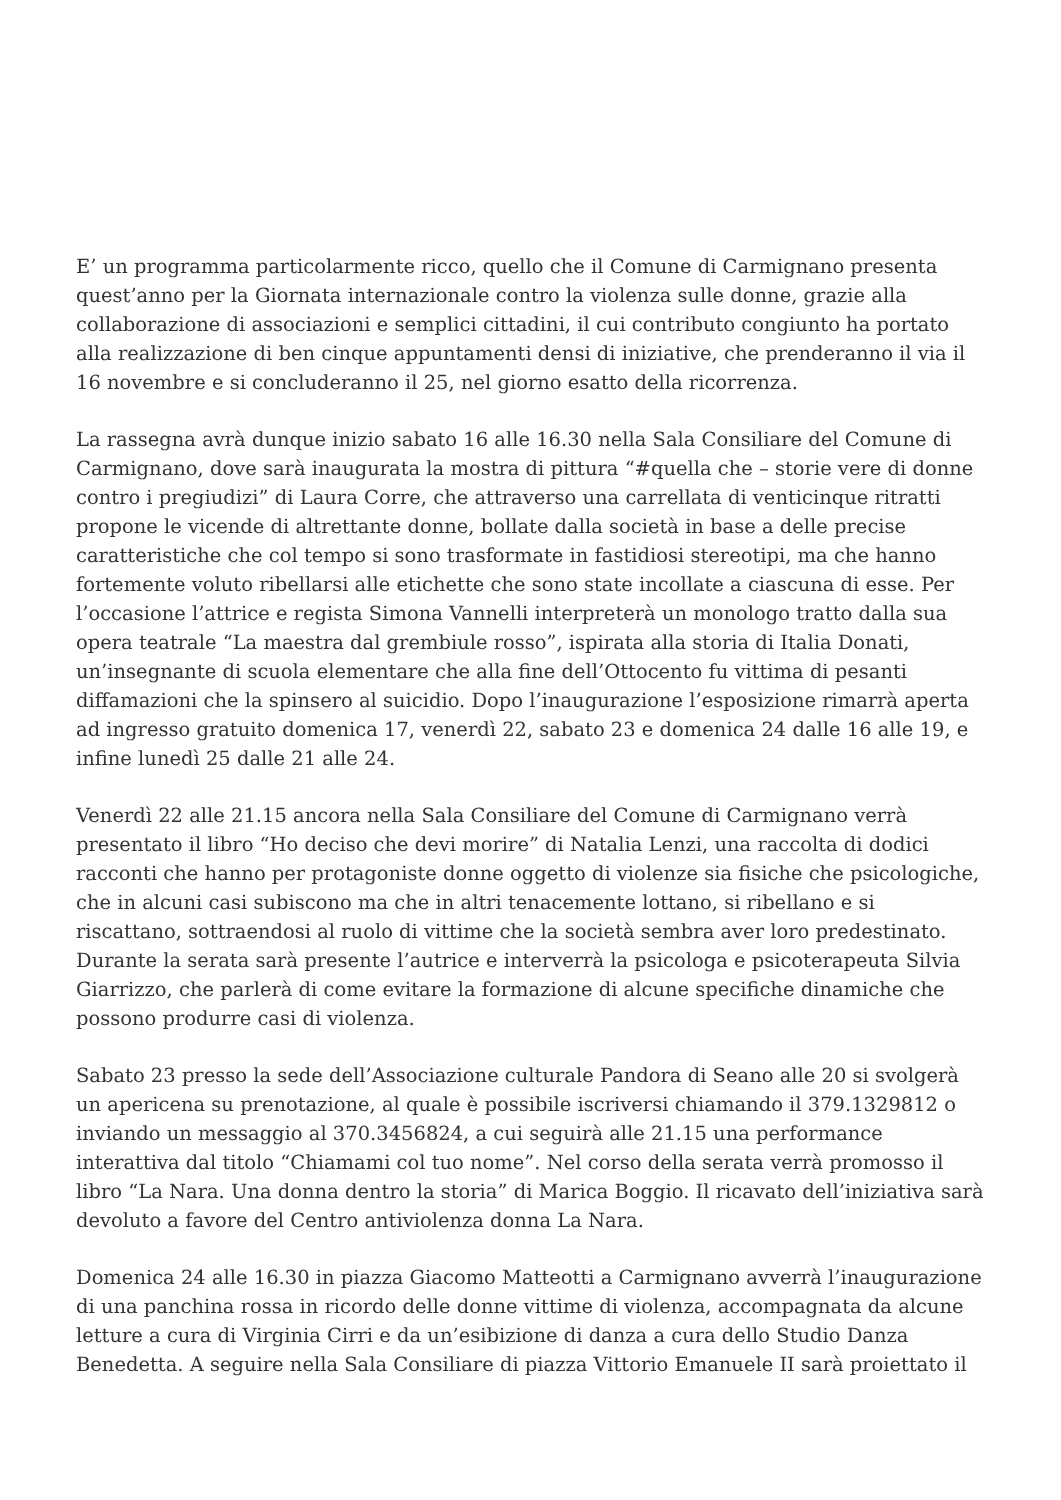E’ un programma particolarmente ricco, quello che il Comune di Carmignano presenta quest’anno per la Giornata internazionale contro la violenza sulle donne, grazie alla collaborazione di associazioni e semplici cittadini, il cui contributo congiunto ha portato alla realizzazione di ben cinque appuntamenti densi di iniziative, che prenderanno il via il 16 novembre e si concluderanno il 25, nel giorno esatto della ricorrenza.
La rassegna avrà dunque inizio sabato 16 alle 16.30 nella Sala Consiliare del Comune di Carmignano, dove sarà inaugurata la mostra di pittura “#quella che – storie vere di donne contro i pregiudizi” di Laura Corre, che attraverso una carrellata di venticinque ritratti propone le vicende di altrettante donne, bollate dalla società in base a delle precise caratteristiche che col tempo si sono trasformate in fastidiosi stereotipi, ma che hanno fortemente voluto ribellarsi alle etichette che sono state incollate a ciascuna di esse. Per l’occasione l’attrice e regista Simona Vannelli interpreterà un monologo tratto dalla sua opera teatrale “La maestra dal grembiule rosso”, ispirata alla storia di Italia Donati, un’insegnante di scuola elementare che alla fine dell’Ottocento fu vittima di pesanti diffamazioni che la spinsero al suicidio. Dopo l’inaugurazione l’esposizione rimarrà aperta ad ingresso gratuito domenica 17, venerdì 22, sabato 23 e domenica 24 dalle 16 alle 19, e infine lunedì 25 dalle 21 alle 24.
Venerdì 22 alle 21.15 ancora nella Sala Consiliare del Comune di Carmignano verrà presentato il libro “Ho deciso che devi morire” di Natalia Lenzi, una raccolta di dodici racconti che hanno per protagoniste donne oggetto di violenze sia fisiche che psicologiche, che in alcuni casi subiscono ma che in altri tenacemente lottano, si ribellano e si riscattano, sottraendosi al ruolo di vittime che la società sembra aver loro predestinato. Durante la serata sarà presente l’autrice e interverrà la psicologa e psicoterapeuta Silvia Giarrizzo, che parlerà di come evitare la formazione di alcune specifiche dinamiche che possono produrre casi di violenza.
Sabato 23 presso la sede dell’Associazione culturale Pandora di Seano alle 20 si svolgerà un apericena su prenotazione, al quale è possibile iscriversi chiamando il 379.1329812 o inviando un messaggio al 370.3456824, a cui seguirà alle 21.15 una performance interattiva dal titolo “Chiamami col tuo nome”. Nel corso della serata verrà promosso il libro “La Nara. Una donna dentro la storia” di Marica Boggio. Il ricavato dell’iniziativa sarà devoluto a favore del Centro antiviolenza donna La Nara.
Domenica 24 alle 16.30 in piazza Giacomo Matteotti a Carmignano avverrà l’inaugurazione di una panchina rossa in ricordo delle donne vittime di violenza, accompagnata da alcune letture a cura di Virginia Cirri e da un’esibizione di danza a cura dello Studio Danza Benedetta. A seguire nella Sala Consiliare di piazza Vittorio Emanuele II sarà proiettato il